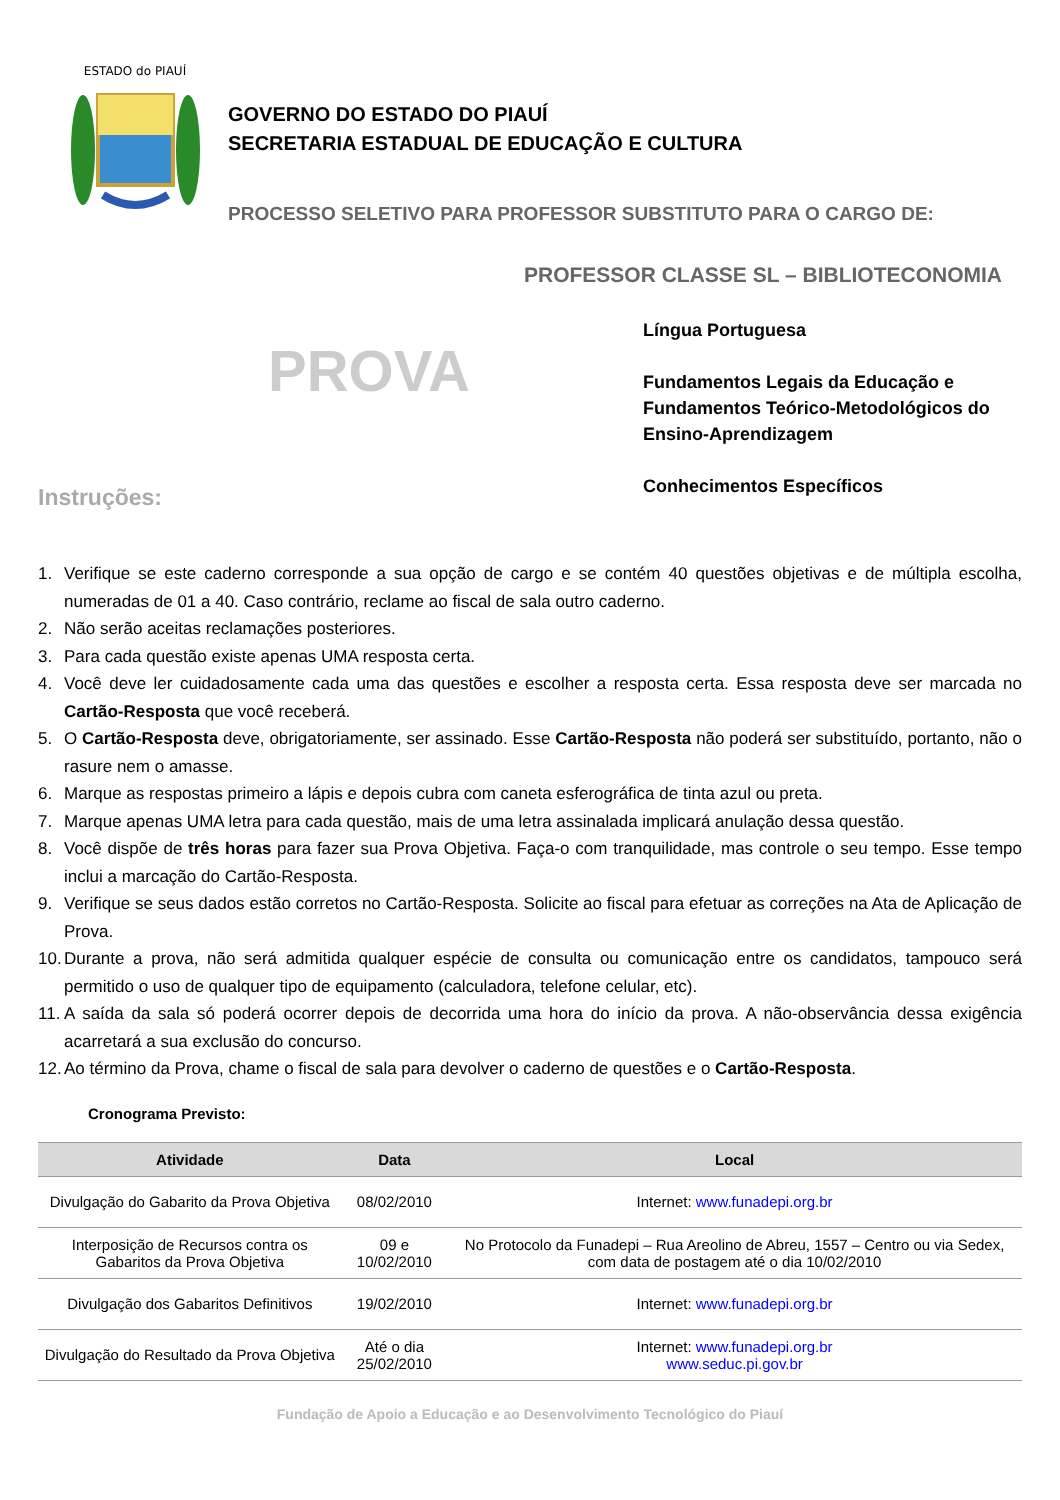ESTADO do PIAUÍ
GOVERNO DO ESTADO DO PIAUÍ
SECRETARIA ESTADUAL DE EDUCAÇÃO E CULTURA
PROCESSO SELETIVO PARA PROFESSOR SUBSTITUTO PARA O CARGO DE:
PROFESSOR CLASSE SL – BIBLIOTECONOMIA
PROVA
Instruções:
Língua Portuguesa
Fundamentos Legais da Educação e
Fundamentos Teórico-Metodológicos do
Ensino-Aprendizagem
Conhecimentos Específicos
1. Verifique se este caderno corresponde a sua opção de cargo e se contém 40 questões objetivas e de múltipla escolha, numeradas de 01 a 40. Caso contrário, reclame ao fiscal de sala outro caderno.
2. Não serão aceitas reclamações posteriores.
3. Para cada questão existe apenas UMA resposta certa.
4. Você deve ler cuidadosamente cada uma das questões e escolher a resposta certa. Essa resposta deve ser marcada no Cartão-Resposta que você receberá.
5. O Cartão-Resposta deve, obrigatoriamente, ser assinado. Esse Cartão-Resposta não poderá ser substituído, portanto, não o rasure nem o amasse.
6. Marque as respostas primeiro a lápis e depois cubra com caneta esferográfica de tinta azul ou preta.
7. Marque apenas UMA letra para cada questão, mais de uma letra assinalada implicará anulação dessa questão.
8. Você dispõe de três horas para fazer sua Prova Objetiva. Faça-o com tranquilidade, mas controle o seu tempo. Esse tempo inclui a marcação do Cartão-Resposta.
9. Verifique se seus dados estão corretos no Cartão-Resposta. Solicite ao fiscal para efetuar as correções na Ata de Aplicação de Prova.
10. Durante a prova, não será admitida qualquer espécie de consulta ou comunicação entre os candidatos, tampouco será permitido o uso de qualquer tipo de equipamento (calculadora, telefone celular, etc).
11. A saída da sala só poderá ocorrer depois de decorrida uma hora do início da prova. A não-observância dessa exigência acarretará a sua exclusão do concurso.
12. Ao término da Prova, chame o fiscal de sala para devolver o caderno de questões e o Cartão-Resposta.
Cronograma Previsto:
| Atividade | Data | Local |
| --- | --- | --- |
| Divulgação do Gabarito da Prova Objetiva | 08/02/2010 | Internet: www.funadepi.org.br |
| Interposição de Recursos contra os Gabaritos da Prova Objetiva | 09 e 10/02/2010 | No Protocolo da Funadepi – Rua Areolino de Abreu, 1557 – Centro ou via Sedex, com data de postagem até o dia 10/02/2010 |
| Divulgação dos Gabaritos Definitivos | 19/02/2010 | Internet: www.funadepi.org.br |
| Divulgação do Resultado da Prova Objetiva | Até o dia 25/02/2010 | Internet: www.funadepi.org.br www.seduc.pi.gov.br |
Fundação de Apoio a Educação e ao Desenvolvimento Tecnológico do Piauí